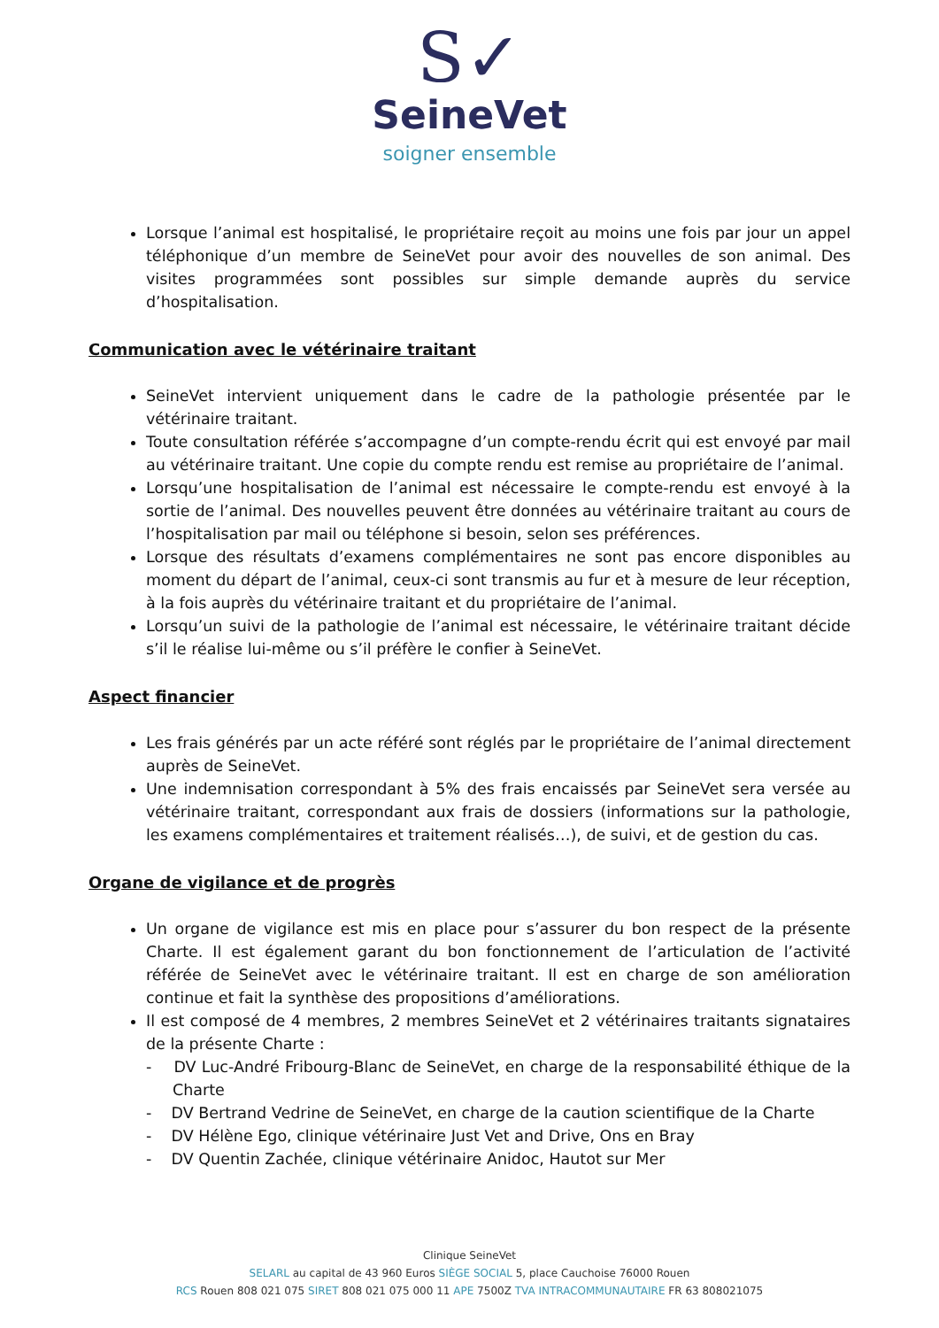S✓
SeineVet
soigner ensemble
Lorsque l’animal est hospitalisé, le propriétaire reçoit au moins une fois par jour un appel téléphonique d’un membre de SeineVet pour avoir des nouvelles de son animal. Des visites programmées sont possibles sur simple demande auprès du service d’hospitalisation.
Communication avec le vétérinaire traitant
SeineVet intervient uniquement dans le cadre de la pathologie présentée par le vétérinaire traitant.
Toute consultation référée s’accompagne d’un compte-rendu écrit qui est envoyé par mail au vétérinaire traitant. Une copie du compte rendu est remise au propriétaire de l’animal.
Lorsqu’une hospitalisation de l’animal est nécessaire le compte-rendu est envoyé à la sortie de l’animal. Des nouvelles peuvent être données au vétérinaire traitant au cours de l’hospitalisation par mail ou téléphone si besoin, selon ses préférences.
Lorsque des résultats d’examens complémentaires ne sont pas encore disponibles au moment du départ de l’animal, ceux-ci sont transmis au fur et à mesure de leur réception, à la fois auprès du vétérinaire traitant et du propriétaire de l’animal.
Lorsqu’un suivi de la pathologie de l’animal est nécessaire, le vétérinaire traitant décide s’il le réalise lui-même ou s’il préfère le confier à SeineVet.
Aspect financier
Les frais générés par un acte référé sont réglés par le propriétaire de l’animal directement auprès de SeineVet.
Une indemnisation correspondant à 5% des frais encaissés par SeineVet sera versée au vétérinaire traitant, correspondant aux frais de dossiers (informations sur la pathologie, les examens complémentaires et traitement réalisés…), de suivi, et de gestion du cas.
Organe de vigilance et de progrès
Un organe de vigilance est mis en place pour s’assurer du bon respect de la présente Charte. Il est également garant du bon fonctionnement de l’articulation de l’activité référée de SeineVet avec le vétérinaire traitant. Il est en charge de son amélioration continue et fait la synthèse des propositions d’améliorations.
Il est composé de 4 membres, 2 membres SeineVet et 2 vétérinaires traitants signataires de la présente Charte :
- DV Luc-André Fribourg-Blanc de SeineVet, en charge de la responsabilité éthique de la Charte
- DV Bertrand Vedrine de SeineVet, en charge de la caution scientifique de la Charte
- DV Hélène Ego, clinique vétérinaire Just Vet and Drive, Ons en Bray
- DV Quentin Zachée, clinique vétérinaire Anidoc, Hautot sur Mer
Clinique SeineVet
SELARL au capital de 43 960 Euros SIÈGE SOCIAL 5, place Cauchoise 76000 Rouen
RCS Rouen 808 021 075 SIRET 808 021 075 000 11 APE 7500Z TVA INTRACOMMUNAUTAIRE FR 63 808021075